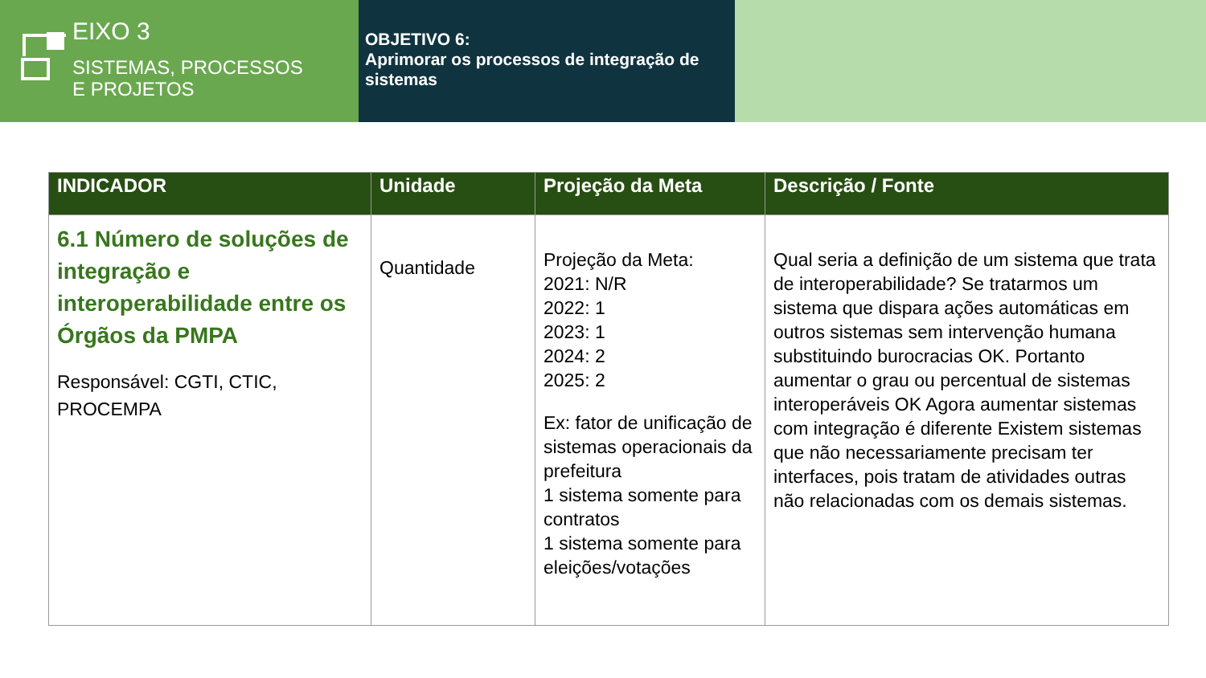EIXO 3
SISTEMAS, PROCESSOS
E PROJETOS
OBJETIVO 6:
Aprimorar os processos de integração de sistemas
| INDICADOR | Unidade | Projeção da Meta | Descrição / Fonte |
| --- | --- | --- | --- |
| 6.1 Número de soluções de integração e interoperabilidade entre os Órgãos da PMPA Responsável: CGTI, CTIC, PROCEMPA | Quantidade | Projeção da Meta: 2021: N/R 2022: 1 2023: 1 2024: 2 2025: 2 Ex: fator de unificação de sistemas operacionais da prefeitura 1 sistema somente para contratos 1 sistema somente para eleições/votações | Qual seria a definição de um sistema que trata de interoperabilidade? Se tratarmos um sistema que dispara ações automáticas em outros sistemas sem intervenção humana substituindo burocracias OK. Portanto aumentar o grau ou percentual de sistemas interoperáveis OK Agora aumentar sistemas com integração é diferente Existem sistemas que não necessariamente precisam ter interfaces, pois tratam de atividades outras não relacionadas com os demais sistemas. |